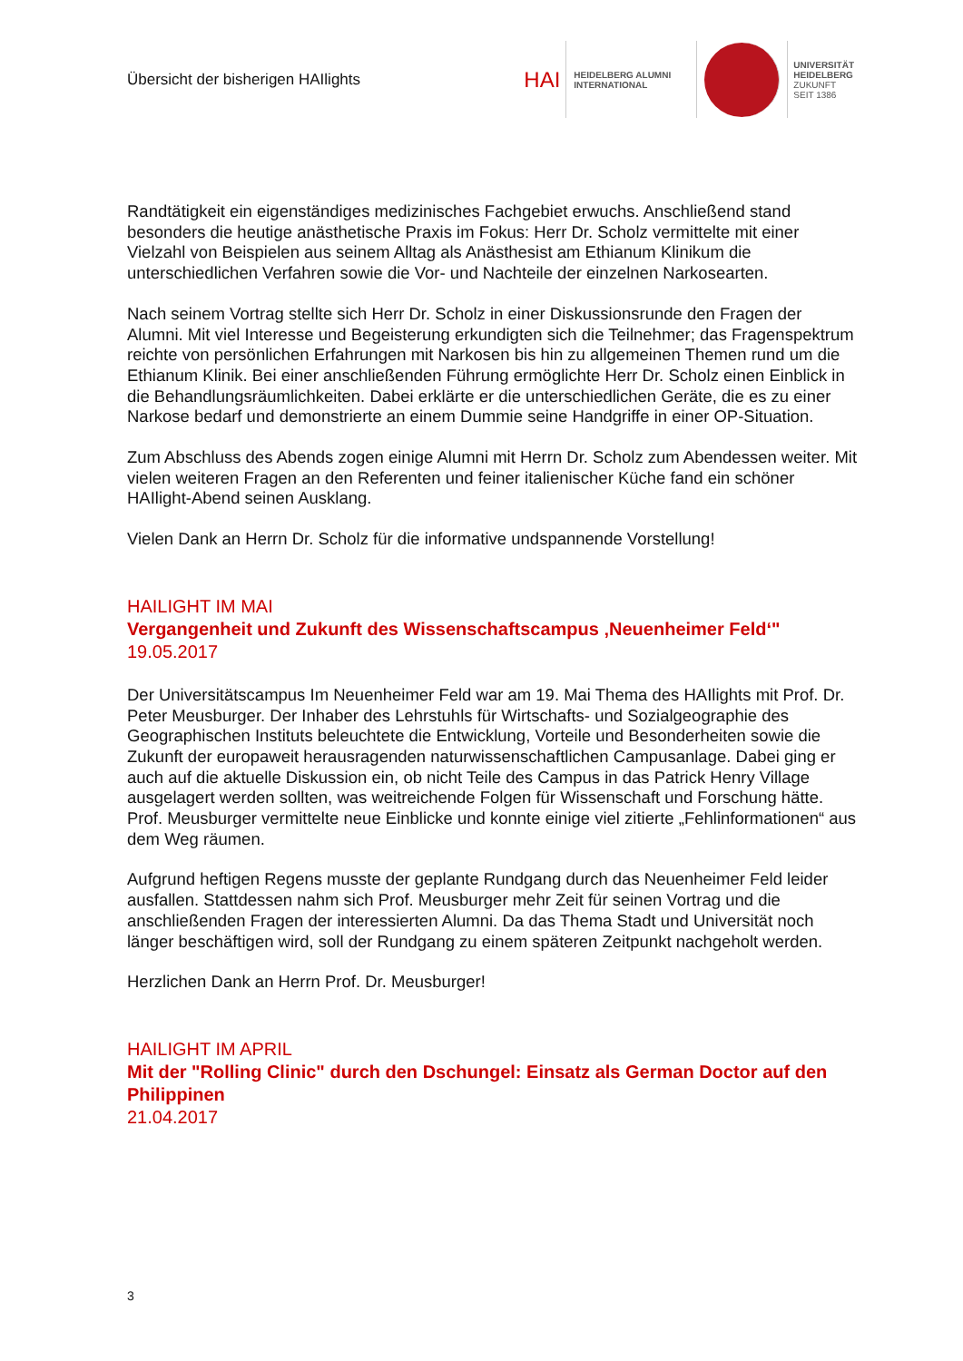Übersicht der bisherigen HAIlights
HAI
HEIDELBERG ALUMNI
INTERNATIONAL
UNIVERSITÄT
HEIDELBERG
ZUKUNFT
SEIT 1386
Randtätigkeit ein eigenständiges medizinisches Fachgebiet erwuchs. Anschließend stand besonders die heutige anästhetische Praxis im Fokus: Herr Dr. Scholz vermittelte mit einer Vielzahl von Beispielen aus seinem Alltag als Anästhesist am Ethianum Klinikum die unterschiedlichen Verfahren sowie die Vor- und Nachteile der einzelnen Narkosearten.
Nach seinem Vortrag stellte sich Herr Dr. Scholz in einer Diskussionsrunde den Fragen der Alumni. Mit viel Interesse und Begeisterung erkundigten sich die Teilnehmer; das Fragenspektrum reichte von persönlichen Erfahrungen mit Narkosen bis hin zu allgemeinen Themen rund um die Ethianum Klinik. Bei einer anschließenden Führung ermöglichte Herr Dr. Scholz einen Einblick in die Behandlungsräumlichkeiten. Dabei erklärte er die unterschiedlichen Geräte, die es zu einer Narkose bedarf und demonstrierte an einem Dummie seine Handgriffe in einer OP-Situation.
Zum Abschluss des Abends zogen einige Alumni mit Herrn Dr. Scholz zum Abendessen weiter. Mit vielen weiteren Fragen an den Referenten und feiner italienischer Küche fand ein schöner HAIlight-Abend seinen Ausklang.
Vielen Dank an Herrn Dr. Scholz für die informative undspannende Vorstellung!
HAILIGHT IM MAI
Vergangenheit und Zukunft des Wissenschaftscampus ‚Neuenheimer Feld‘"
19.05.2017
Der Universitätscampus Im Neuenheimer Feld war am 19. Mai Thema des HAIlights mit Prof. Dr. Peter Meusburger. Der Inhaber des Lehrstuhls für Wirtschafts- und Sozialgeographie des Geographischen Instituts beleuchtete die Entwicklung, Vorteile und Besonderheiten sowie die Zukunft der europaweit herausragenden naturwissenschaftlichen Campusanlage. Dabei ging er auch auf die aktuelle Diskussion ein, ob nicht Teile des Campus in das Patrick Henry Village ausgelagert werden sollten, was weitreichende Folgen für Wissenschaft und Forschung hätte. Prof. Meusburger vermittelte neue Einblicke und konnte einige viel zitierte „Fehlinformationen“ aus dem Weg räumen.
Aufgrund heftigen Regens musste der geplante Rundgang durch das Neuenheimer Feld leider ausfallen. Stattdessen nahm sich Prof. Meusburger mehr Zeit für seinen Vortrag und die anschließenden Fragen der interessierten Alumni. Da das Thema Stadt und Universität noch länger beschäftigen wird, soll der Rundgang zu einem späteren Zeitpunkt nachgeholt werden.
Herzlichen Dank an Herrn Prof. Dr. Meusburger!
HAILIGHT IM APRIL
Mit der "Rolling Clinic" durch den Dschungel: Einsatz als German Doctor auf den Philippinen
21.04.2017
3